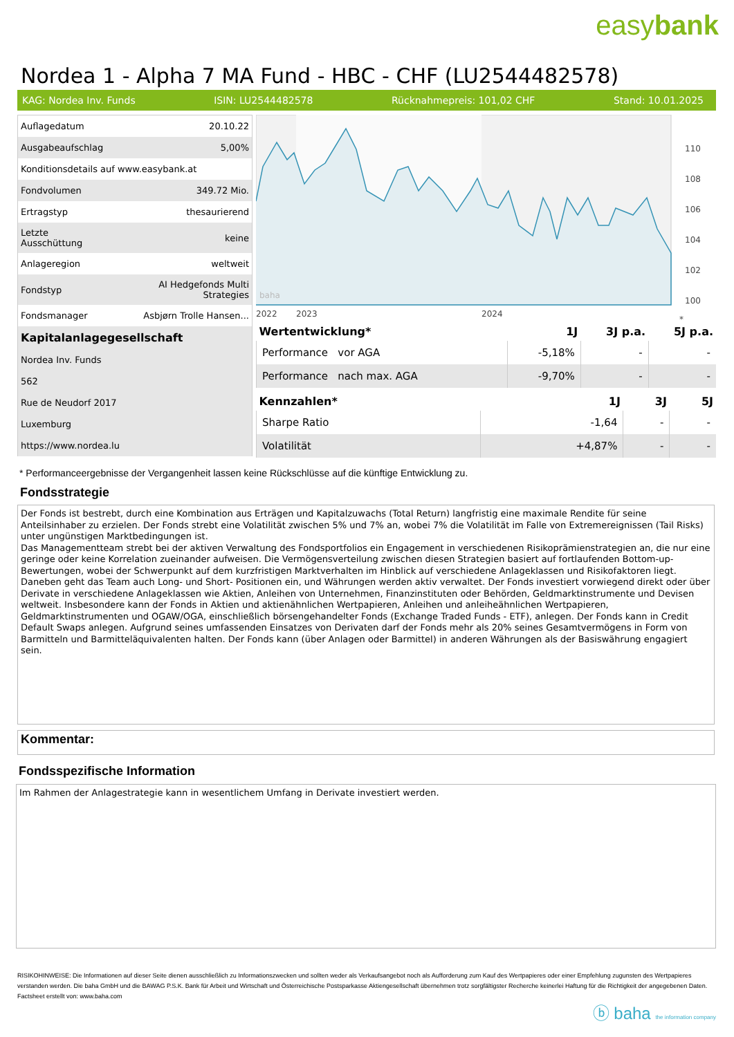easybank
Nordea 1 - Alpha 7 MA Fund - HBC - CHF (LU2544482578)
KAG: Nordea Inv. Funds ISIN: LU2544482578 Rücknahmepreis: 101,02 CHF Stand: 10.01.2025
| Auflagedatum | 20.10.22 |
| Ausgabeaufschlag | 5,00% |
| Konditionsdetails auf www.easybank.at | |
| Fondvolumen | 349.72 Mio. |
| Ertragstyp | thesaurierend |
| Letzte Ausschüttung | keine |
| Anlageregion | weltweit |
| Fondstyp | AI Hedgefonds Multi Strategies |
| Fondsmanager | Asbjørn Trolle Hansen... |
| Kapitalanlagegesellschaft | |
| Nordea Inv. Funds | |
| 562 | |
| Rue de Neudorf 2017 | |
| Luxemburg | |
| https://www.nordea.lu | |
110
108
106
104
102
100
2022
2023
2024
*
baha
| Wertentwicklung* | 1J | 3J p.a. | 5J p.a. |
| --- | --- | --- | --- |
| Performance vor AGA | -5,18% | - | - |
| Performance nach max. AGA | -9,70% | - | - |
| Kennzahlen* | 1J | 3J | 5J |
| --- | --- | --- | --- |
| Sharpe Ratio | -1,64 | - | - |
| Volatilität | +4,87% | - | - |
* Performanceergebnisse der Vergangenheit lassen keine Rückschlüsse auf die künftige Entwicklung zu.
Fondsstrategie
Der Fonds ist bestrebt, durch eine Kombination aus Erträgen und Kapitalzuwachs (Total Return) langfristig eine maximale Rendite für seine Anteilsinhaber zu erzielen. Der Fonds strebt eine Volatilität zwischen 5% und 7% an, wobei 7% die Volatilität im Falle von Extremereignissen (Tail Risks) unter ungünstigen Marktbedingungen ist.
Das Managementteam strebt bei der aktiven Verwaltung des Fondsportfolios ein Engagement in verschiedenen Risikoprämienstrategien an, die nur eine geringe oder keine Korrelation zueinander aufweisen. Die Vermögensverteilung zwischen diesen Strategien basiert auf fortlaufenden Bottom-up-Bewertungen, wobei der Schwerpunkt auf dem kurzfristigen Marktverhalten im Hinblick auf verschiedene Anlageklassen und Risikofaktoren liegt. Daneben geht das Team auch Long- und Short- Positionen ein, und Währungen werden aktiv verwaltet. Der Fonds investiert vorwiegend direkt oder über Derivate in verschiedene Anlageklassen wie Aktien, Anleihen von Unternehmen, Finanzinstituten oder Behörden, Geldmarktinstrumente und Devisen weltweit. Insbesondere kann der Fonds in Aktien und aktienähnlichen Wertpapieren, Anleihen und anleiheähnlichen Wertpapieren, Geldmarktinstrumenten und OGAW/OGA, einschließlich börsengehandelter Fonds (Exchange Traded Funds - ETF), anlegen. Der Fonds kann in Credit Default Swaps anlegen. Aufgrund seines umfassenden Einsatzes von Derivaten darf der Fonds mehr als 20% seines Gesamtvermögens in Form von Barmitteln und Barmitteläquivalenten halten. Der Fonds kann (über Anlagen oder Barmittel) in anderen Währungen als der Basiswährung engagiert sein.
Kommentar:
Fondsspezifische Information
Im Rahmen der Anlagestrategie kann in wesentlichem Umfang in Derivate investiert werden.
RISIKOHINWEISE: Die Informationen auf dieser Seite dienen ausschließlich zu Informationszwecken und sollten weder als Verkaufsangebot noch als Aufforderung zum Kauf des Wertpapieres oder einer Empfehlung zugunsten des Wertpapieres verstanden werden. Die baha GmbH und die BAWAG P.S.K. Bank für Arbeit und Wirtschaft und Österreichische Postsparkasse Aktiengesellschaft übernehmen trotz sorgfältigster Recherche keinerlei Haftung für die Richtigkeit der angegebenen Daten.
Factsheet erstellt von: www.baha.com
ⓑ baha the information company